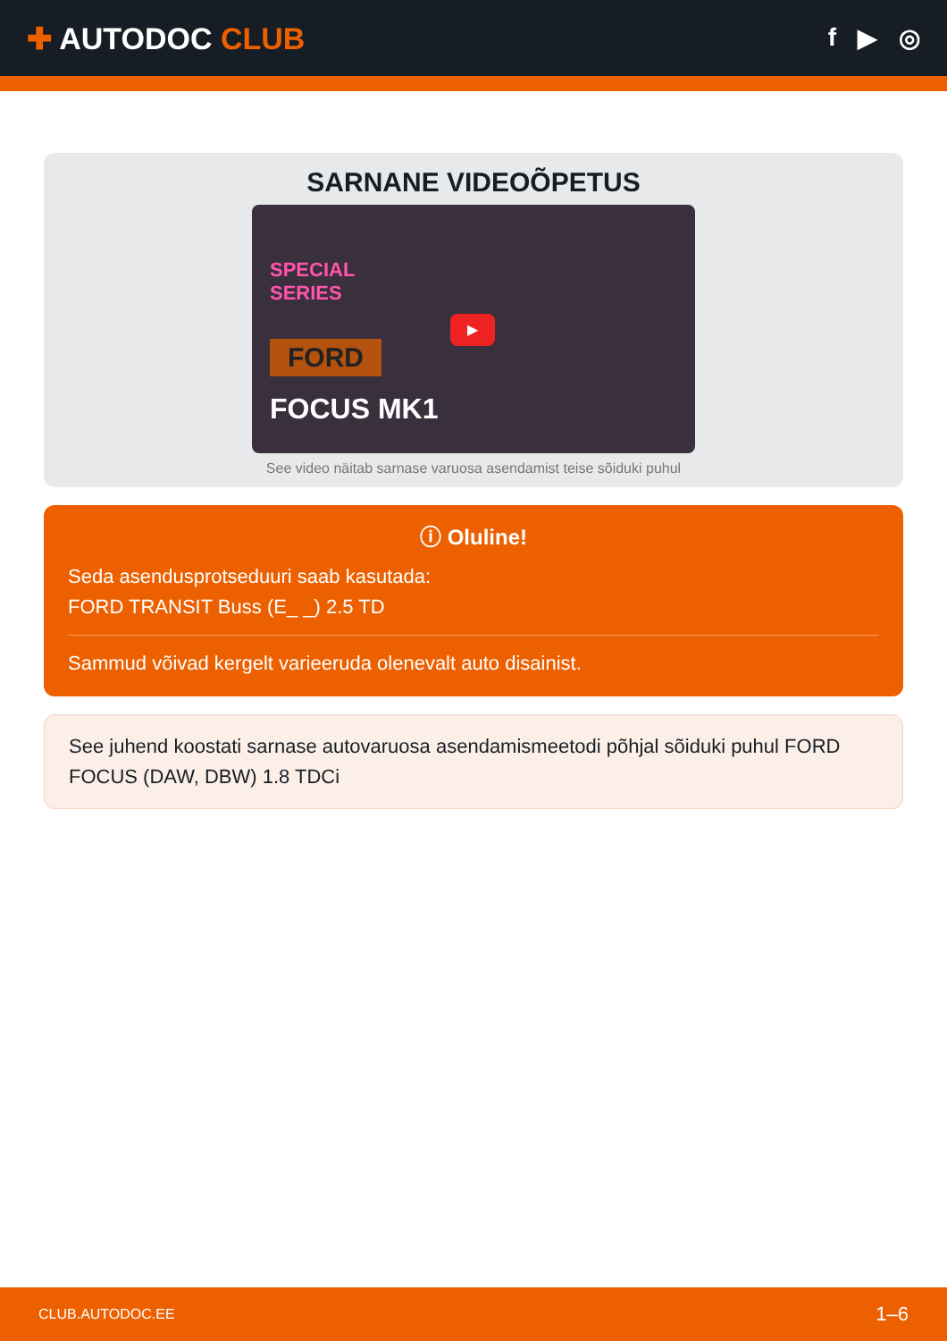✚ AUTODOC CLUB
f ▶ ◎
SARNANE VIDEOÕPETUS
SPECIAL
SERIES
FORD
FOCUS MK1
▶
See video näitab sarnase varuosa asendamist teise sõiduki puhul
ⓘ Oluline!
Seda asendusprotseduuri saab kasutada:
FORD TRANSIT Buss (E_ _) 2.5 TD
Sammud võivad kergelt varieeruda olenevalt auto disainist.
See juhend koostati sarnase autovaruosa asendamismeetodi põhjal sõiduki puhul FORD FOCUS (DAW, DBW) 1.8 TDCi
CLUB.AUTODOC.EE 1–6